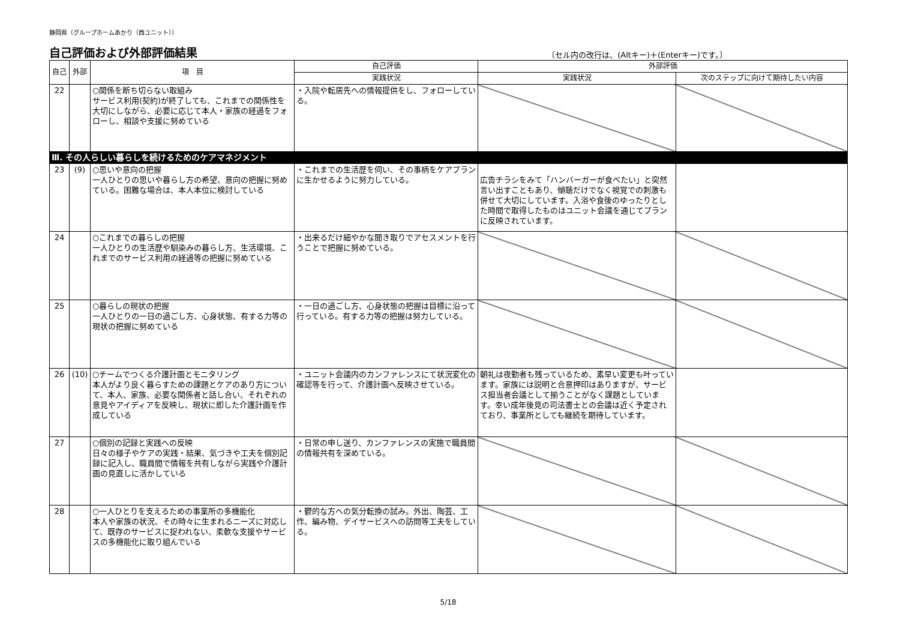静岡県（グループホームあかり（西ユニット））
自己評価および外部評価結果
〔セル内の改行は、(Altキー)＋(Enterキー)です。〕
| 自己 | 外部 | 項 目 | 自己評価 | 外部評価 | |
| --- | --- | --- | --- | --- | --- |
| | | | 実践状況 | 実践状況 | 次のステップに向けて期待したい内容 |
| 22 | | ○関係を断ち切らない取組み サービス利用(契約)が終了しても、これまでの関係性を大切にしながら、必要に応じて本人・家族の経過をフォローし、相談や支援に努めている | ・入院や転居先への情報提供をし、フォローしている。 | | |
| Ⅲ. その人らしい暮らしを続けるためのケアマネジメント | | | | | |
| 23 | (9) | ○思いや意向の把握 一人ひとりの思いや暮らし方の希望、意向の把握に努めている。困難な場合は、本人本位に検討している | ・これまでの生活歴を伺い、その事柄をケアプランに生かせるように努力している。 | 広告チラシをみて「ハンバーガーが食べたい」と突然言い出すこともあり、傾聴だけでなく視覚での刺激も併せて大切にしています。入浴や食後のゆったりとした時間で取得したものはユニット会議を通じてプランに反映されています。 | |
| 24 | | ○これまでの暮らしの把握 一人ひとりの生活歴や馴染みの暮らし方、生活環境、これまでのサービス利用の経過等の把握に努めている | ・出来るだけ細やかな聞き取りでアセスメントを行うことで把握に努めている。 | | |
| 25 | | ○暮らしの現状の把握 一人ひとりの一日の過ごし方、心身状態、有する力等の現状の把握に努めている | ・一日の過ごし方、心身状態の把握は目標に沿って行っている。有する力等の把握は努力している。 | | |
| 26 | (10) | ○チームでつくる介護計画とモニタリング 本人がより良く暮らすための課題とケアのあり方について、本人、家族、必要な関係者と話し合い、それぞれの意見やアイディアを反映し、現状に即した介護計画を作成している | ・ユニット会議内のカンファレンスにて状況変化の確認等を行って、介護計画へ反映させている。 | 朝礼は夜勤者も残っているため、素早い変更も叶っています。家族には説明と合意押印はありますが、サービス担当者会議として揃うことがなく課題としています。幸い成年後見の司法書士との会議は近く予定されており、事業所としても継続を期待しています。 | |
| 27 | | ○個別の記録と実践への反映 日々の様子やケアの実践・結果、気づきや工夫を個別記録に記入し、職員間で情報を共有しながら実践や介護計画の見直しに活かしている | ・日常の申し送り、カンファレンスの実施で職員間の情報共有を深めている。 | | |
| 28 | | ○一人ひとりを支えるための事業所の多機能化 本人や家族の状況、その時々に生まれるニーズに対応して、既存のサービスに捉われない、柔軟な支援やサービスの多機能化に取り組んでいる | ・鬱的な方への気分転換の試み。外出、陶芸、工作、編み物、デイサービスへの訪問等工夫をしている。 | | |
5/18